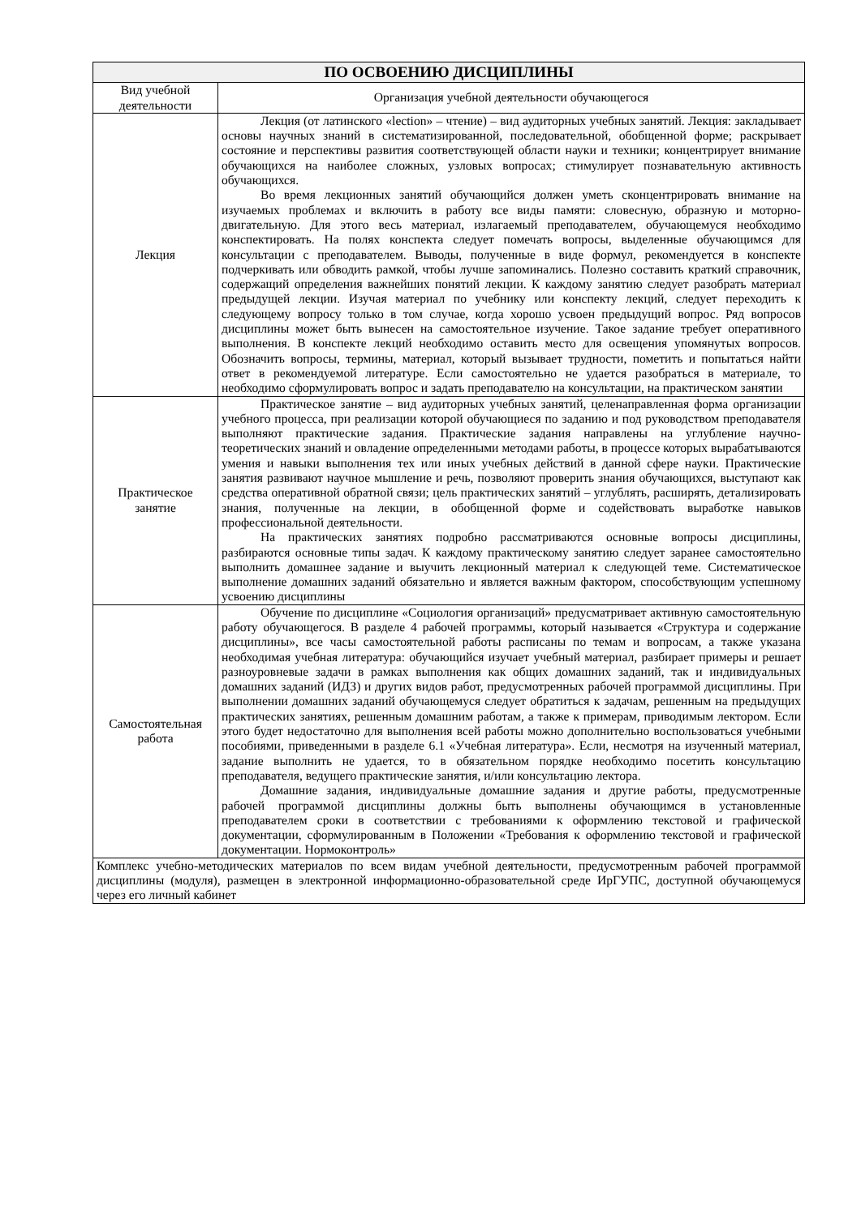| ПО ОСВОЕНИЮ ДИСЦИПЛИНЫ | |
| --- | --- |
| Вид учебной деятельности | Организация учебной деятельности обучающегося |
| Лекция | Лекция (от латинского «lection» – чтение) – вид аудиторных учебных занятий. Лекция: закладывает основы научных знаний в систематизированной, последовательной, обобщенной форме; раскрывает состояние и перспективы развития соответствующей области науки и техники; концентрирует внимание обучающихся на наиболее сложных, узловых вопросах; стимулирует познавательную активность обучающихся. Во время лекционных занятий обучающийся должен уметь сконцентрировать внимание на изучаемых проблемах и включить в работу все виды памяти: словесную, образную и моторно-двигательную. Для этого весь материал, излагаемый преподавателем, обучающемуся необходимо конспектировать. На полях конспекта следует помечать вопросы, выделенные обучающимся для консультации с преподавателем. Выводы, полученные в виде формул, рекомендуется в конспекте подчеркивать или обводить рамкой, чтобы лучше запоминались. Полезно составить краткий справочник, содержащий определения важнейших понятий лекции. К каждому занятию следует разобрать материал предыдущей лекции. Изучая материал по учебнику или конспекту лекций, следует переходить к следующему вопросу только в том случае, когда хорошо усвоен предыдущий вопрос. Ряд вопросов дисциплины может быть вынесен на самостоятельное изучение. Такое задание требует оперативного выполнения. В конспекте лекций необходимо оставить место для освещения упомянутых вопросов. Обозначить вопросы, термины, материал, который вызывает трудности, пометить и попытаться найти ответ в рекомендуемой литературе. Если самостоятельно не удается разобраться в материале, то необходимо сформулировать вопрос и задать преподавателю на консультации, на практическом занятии |
| Практическое занятие | Практическое занятие – вид аудиторных учебных занятий, целенаправленная форма организации учебного процесса, при реализации которой обучающиеся по заданию и под руководством преподавателя выполняют практические задания. Практические задания направлены на углубление научно-теоретических знаний и овладение определенными методами работы, в процессе которых вырабатываются умения и навыки выполнения тех или иных учебных действий в данной сфере науки. Практические занятия развивают научное мышление и речь, позволяют проверить знания обучающихся, выступают как средства оперативной обратной связи; цель практических занятий – углублять, расширять, детализировать знания, полученные на лекции, в обобщенной форме и содействовать выработке навыков профессиональной деятельности. На практических занятиях подробно рассматриваются основные вопросы дисциплины, разбираются основные типы задач. К каждому практическому занятию следует заранее самостоятельно выполнить домашнее задание и выучить лекционный материал к следующей теме. Систематическое выполнение домашних заданий обязательно и является важным фактором, способствующим успешному усвоению дисциплины |
| Самостоятельная работа | Обучение по дисциплине «Социология организаций» предусматривает активную самостоятельную работу обучающегося. В разделе 4 рабочей программы, который называется «Структура и содержание дисциплины», все часы самостоятельной работы расписаны по темам и вопросам, а также указана необходимая учебная литература: обучающийся изучает учебный материал, разбирает примеры и решает разноуровневые задачи в рамках выполнения как общих домашних заданий, так и индивидуальных домашних заданий (ИДЗ) и других видов работ, предусмотренных рабочей программой дисциплины. При выполнении домашних заданий обучающемуся следует обратиться к задачам, решенным на предыдущих практических занятиях, решенным домашним работам, а также к примерам, приводимым лектором. Если этого будет недостаточно для выполнения всей работы можно дополнительно воспользоваться учебными пособиями, приведенными в разделе 6.1 «Учебная литература». Если, несмотря на изученный материал, задание выполнить не удается, то в обязательном порядке необходимо посетить консультацию преподавателя, ведущего практические занятия, и/или консультацию лектора. Домашние задания, индивидуальные домашние задания и другие работы, предусмотренные рабочей программой дисциплины должны быть выполнены обучающимся в установленные преподавателем сроки в соответствии с требованиями к оформлению текстовой и графической документации, сформулированным в Положении «Требования к оформлению текстовой и графической документации. Нормоконтроль» |
| Комплекс учебно-методических материалов по всем видам учебной деятельности, предусмотренным рабочей программой дисциплины (модуля), размещен в электронной информационно-образовательной среде ИрГУПС, доступной обучающемуся через его личный кабинет | |